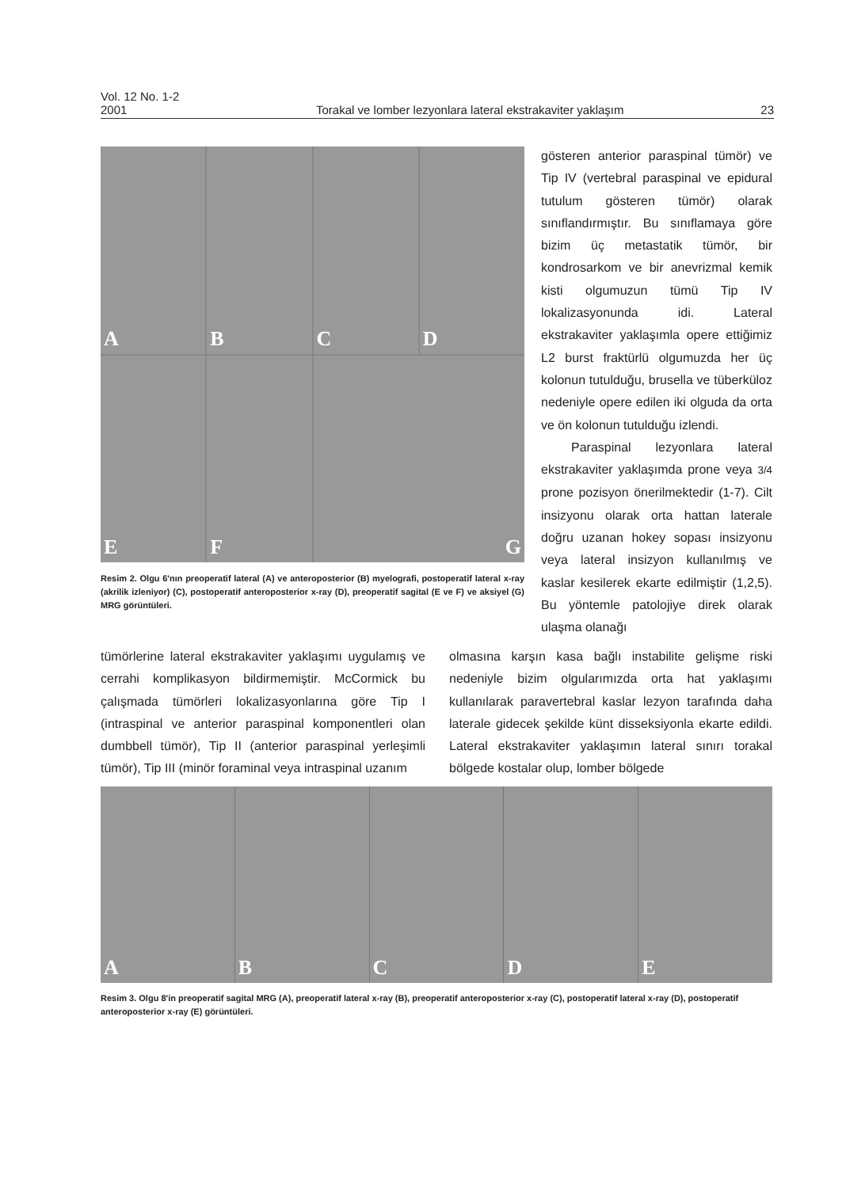Vol. 12 No. 1-2
2001 Torakal ve lomber lezyonlara lateral ekstrakaviter yaklaşım 23
A
B
C
D
E
F
G
Resim 2. Olgu 6'nın preoperatif lateral (A) ve anteroposterior (B) myelografi, postoperatif lateral x-ray (akrilik izleniyor) (C), postoperatif anteroposterior x-ray (D), preoperatif sagital (E ve F) ve aksiyel (G) MRG görüntüleri.
gösteren anterior paraspinal tümör) ve Tip IV (vertebral paraspinal ve epidural tutulum gösteren tümör) olarak sınıflandırmıştır. Bu sınıflamaya göre bizim üç metastatik tümör, bir kondrosarkom ve bir anevrizmal kemik kisti olgumuzun tümü Tip IV lokalizasyonunda idi. Lateral ekstrakaviter yaklaşımla opere ettiğimiz L2 burst fraktürlü olgumuzda her üç kolonun tutulduğu, brusella ve tüberküloz nedeniyle opere edilen iki olguda da orta ve ön kolonun tutulduğu izlendi.
Paraspinal lezyonlara lateral ekstrakaviter yaklaşımda prone veya 3/4 prone pozisyon önerilmektedir (1-7). Cilt insizyonu olarak orta hattan laterale doğru uzanan hokey sopası insizyonu veya lateral insizyon kullanılmış ve kaslar kesilerek ekarte edilmiştir (1,2,5). Bu yöntemle patolojiye direk olarak ulaşma olanağı
tümörlerine lateral ekstrakaviter yaklaşımı uygulamış ve cerrahi komplikasyon bildirmemiştir. McCormick bu çalışmada tümörleri lokalizasyonlarına göre Tip I (intraspinal ve anterior paraspinal komponentleri olan dumbbell tümör), Tip II (anterior paraspinal yerleşimli tümör), Tip III (minör foraminal veya intraspinal uzanım
olmasına karşın kasa bağlı instabilite gelişme riski nedeniyle bizim olgularımızda orta hat yaklaşımı kullanılarak paravertebral kaslar lezyon tarafında daha laterale gidecek şekilde künt disseksiyonla ekarte edildi. Lateral ekstrakaviter yaklaşımın lateral sınırı torakal bölgede kostalar olup, lomber bölgede
A
B
C
D
E
Resim 3. Olgu 8'in preoperatif sagital MRG (A), preoperatif lateral x-ray (B), preoperatif anteroposterior x-ray (C), postoperatif lateral x-ray (D), postoperatif anteroposterior x-ray (E) görüntüleri.